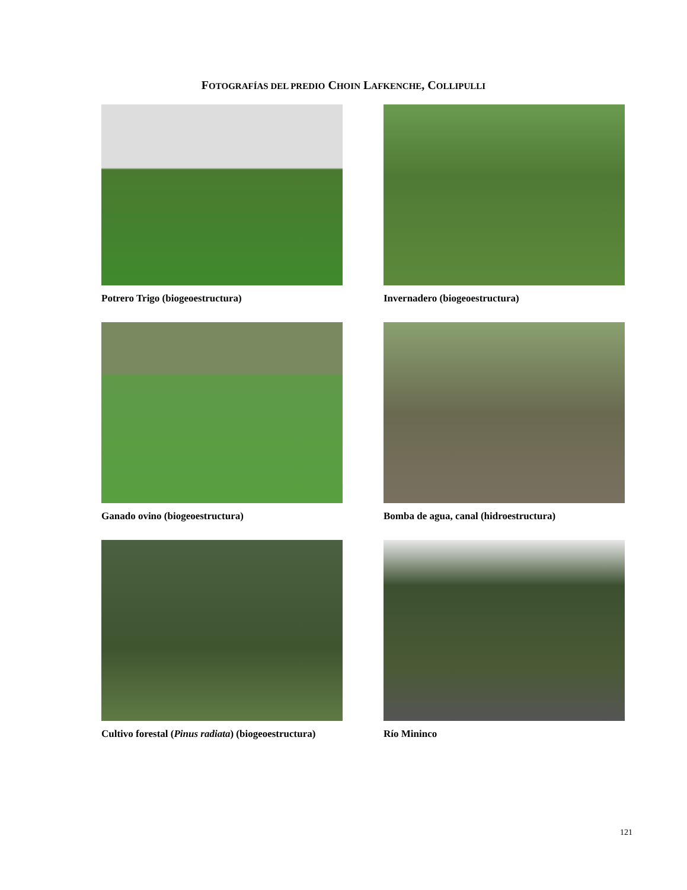FOTOGRAFÍAS DEL PREDIO CHOIN LAFKENCHE, COLLIPULLI
Potrero Trigo (biogeoestructura)
Invernadero (biogeoestructura)
Ganado ovino (biogeoestructura)
Bomba de agua, canal (hidroestructura)
Cultivo forestal (Pinus radiata) (biogeoestructura)
Río Mininco
121